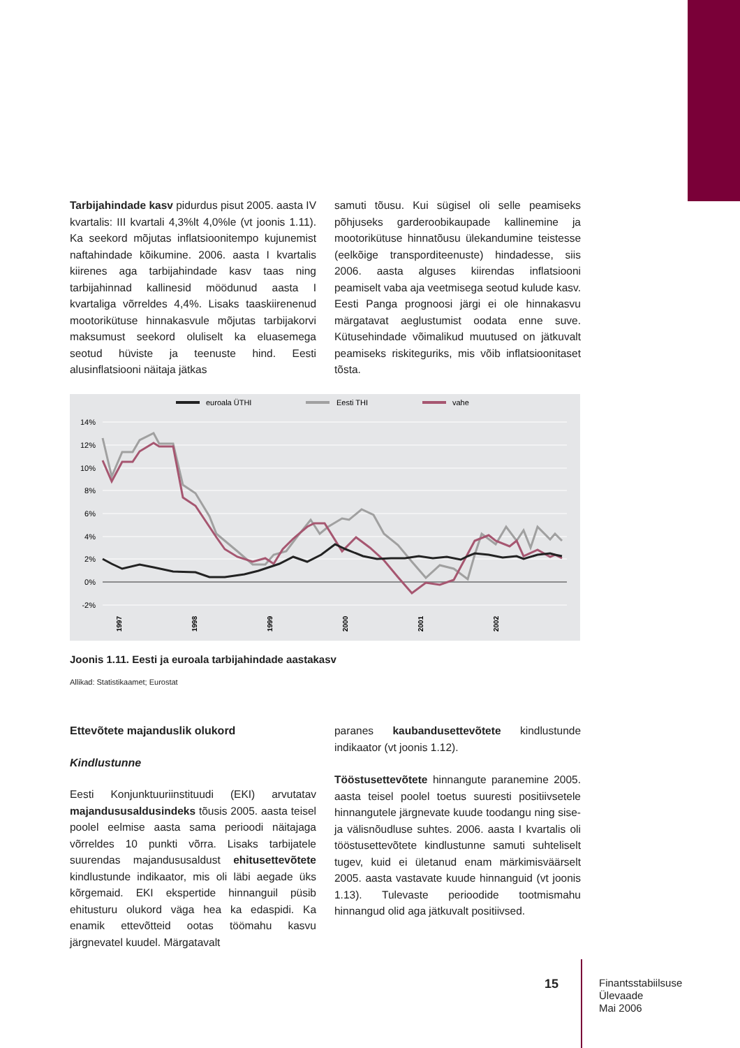Tarbijahindade kasv pidurdus pisut 2005. aasta IV kvartalis: III kvartali 4,3%lt 4,0%le (vt joonis 1.11). Ka seekord mõjutas inflatsioonitempo kujunemist naftahindade kõikumine. 2006. aasta I kvartalis kiirenes aga tarbijahindade kasv taas ning tarbijahinnad kallinesid möödunud aasta I kvartaliga võrreldes 4,4%. Lisaks taaskiirenenud mootorikütuse hinnakasvule mõjutas tarbijakorvi maksumust seekord oluliselt ka eluasemega seotud hüviste ja teenuste hind. Eesti alusinflatsiooni näitaja jätkas
samuti tõusu. Kui sügisel oli selle peamiseks põhjuseks garderoobikaupade kallinemine ja mootorikütuse hinnatõusu ülekandumine teistesse (eelkõige transporditeenuste) hindadesse, siis 2006. aasta alguses kiirendas inflatsiooni peamiselt vaba aja veetmisega seotud kulude kasv. Eesti Panga prognoosi järgi ei ole hinnakasvu märgatavat aeglustumist oodata enne suve. Kütusehindade võimalikud muutused on jätkuvalt peamiseks riskiteguriks, mis võib inflatsioonitaset tõsta.
euroala ÜTHI
Eesti THI
vahe
14%
12%
10%
8%
6%
4%
2%
0%
-2%
1997
1998
1999
2000
2001
2002
Joonis 1.11. Eesti ja euroala tarbijahindade aastakasv
Allikad: Statistikaamet; Eurostat
Ettevõtete majanduslik olukord
Kindlustunne
Eesti Konjunktuuriinstituudi (EKI) arvutatav majandususaldusindeks tõusis 2005. aasta teisel poolel eelmise aasta sama perioodi näitajaga võrreldes 10 punkti võrra. Lisaks tarbijatele suurendas majandususaldust ehitusettevõtete kindlustunde indikaator, mis oli läbi aegade üks kõrgemaid. EKI ekspertide hinnanguil püsib ehitusturu olukord väga hea ka edaspidi. Ka enamik ettevõtteid ootas töömahu kasvu järgnevatel kuudel. Märgatavalt
paranes kaubandusettevõtete kindlustunde indikaator (vt joonis 1.12).
Tööstusettevõtete hinnangute paranemine 2005. aasta teisel poolel toetus suuresti positiivsetele hinnangutele järgnevate kuude toodangu ning sise- ja välisnõudluse suhtes. 2006. aasta I kvartalis oli tööstusettevõtete kindlustunne samuti suhteliselt tugev, kuid ei ületanud enam märkimisväärselt 2005. aasta vastavate kuude hinnanguid (vt joonis 1.13). Tulevaste perioodide tootmismahu hinnangud olid aga jätkuvalt positiivsed.
15
Finantsstabiilsuse
Ülevaade
Mai 2006